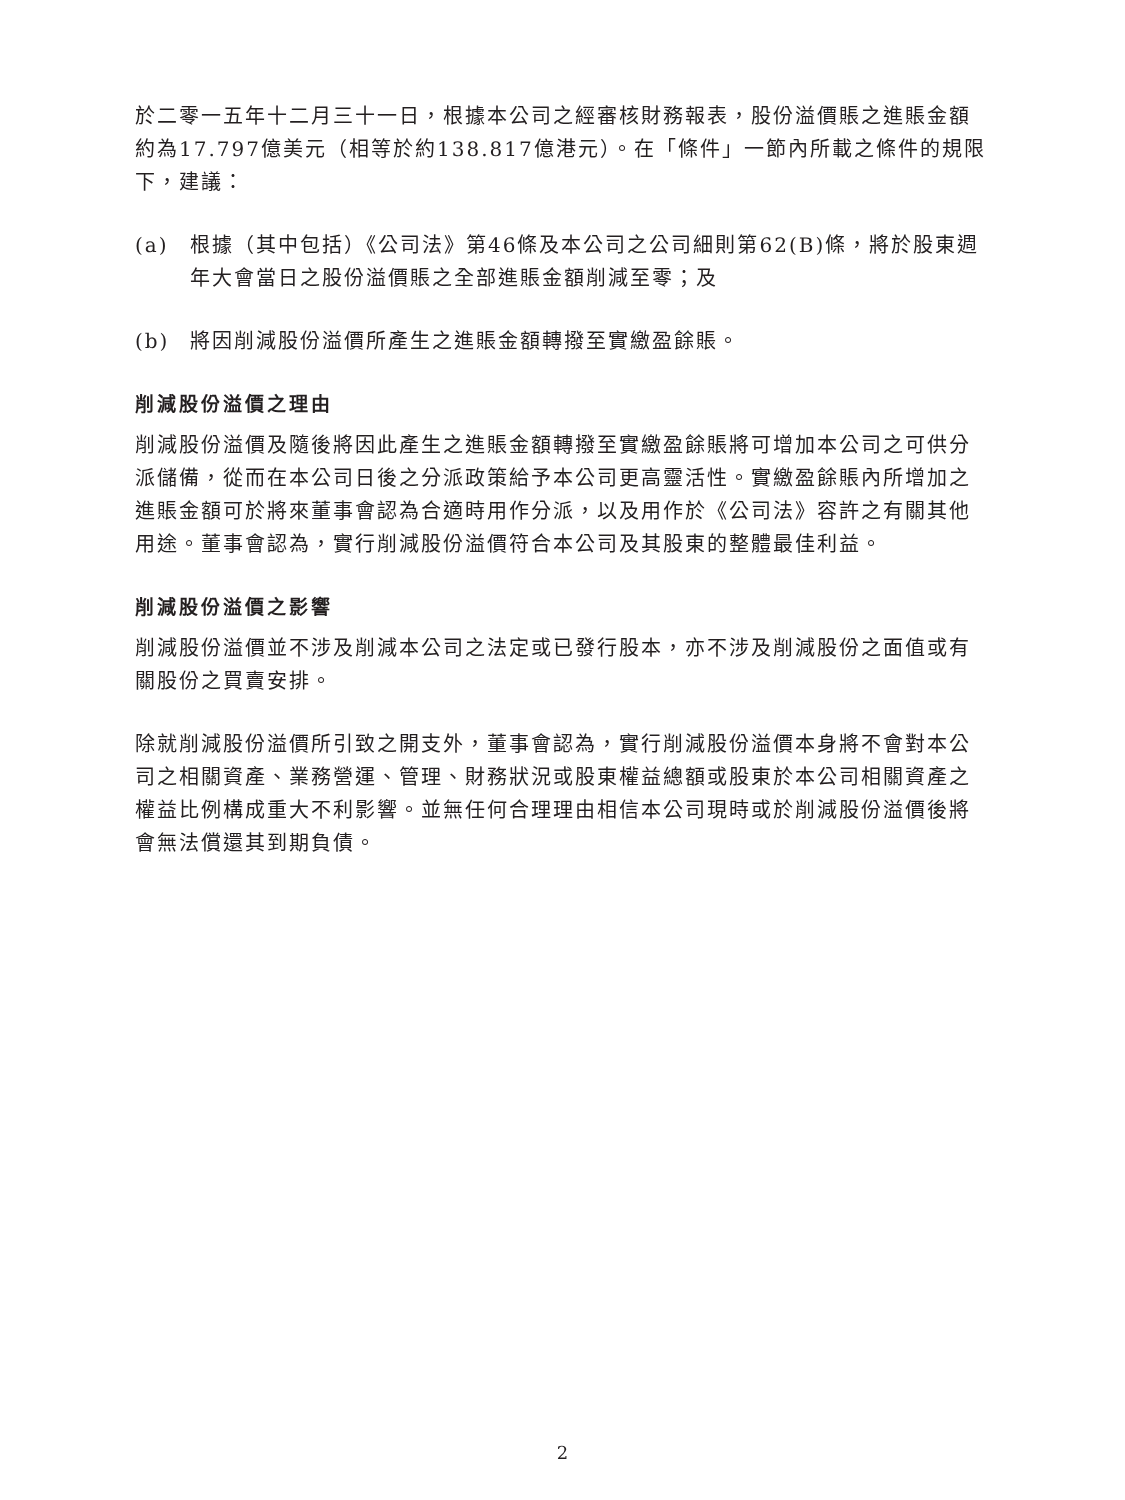於二零一五年十二月三十一日，根據本公司之經審核財務報表，股份溢價賬之進賬金額約為17.797億美元（相等於約138.817億港元）。在「條件」一節內所載之條件的規限下，建議：
(a) 根據（其中包括）《公司法》第46條及本公司之公司細則第62(B)條，將於股東週年大會當日之股份溢價賬之全部進賬金額削減至零；及
(b) 將因削減股份溢價所產生之進賬金額轉撥至實繳盈餘賬。
削減股份溢價之理由
削減股份溢價及隨後將因此產生之進賬金額轉撥至實繳盈餘賬將可增加本公司之可供分派儲備，從而在本公司日後之分派政策給予本公司更高靈活性。實繳盈餘賬內所增加之進賬金額可於將來董事會認為合適時用作分派，以及用作於《公司法》容許之有關其他用途。董事會認為，實行削減股份溢價符合本公司及其股東的整體最佳利益。
削減股份溢價之影響
削減股份溢價並不涉及削減本公司之法定或已發行股本，亦不涉及削減股份之面值或有關股份之買賣安排。
除就削減股份溢價所引致之開支外，董事會認為，實行削減股份溢價本身將不會對本公司之相關資產、業務營運、管理、財務狀況或股東權益總額或股東於本公司相關資產之權益比例構成重大不利影響。並無任何合理理由相信本公司現時或於削減股份溢價後將會無法償還其到期負債。
2